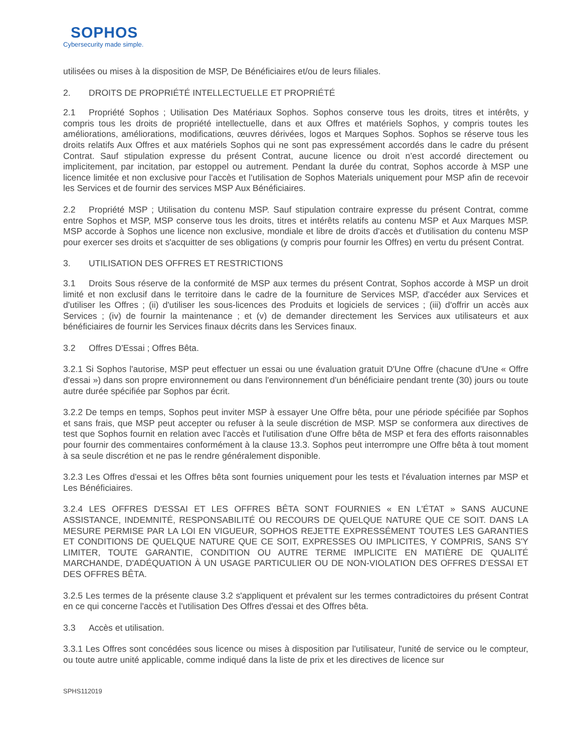SOPHOS
Cybersecurity made simple.
utilisées ou mises à la disposition de MSP, De Bénéficiaires et/ou de leurs filiales.
2. DROITS DE PROPRIÉTÉ INTELLECTUELLE ET PROPRIÉTÉ
2.1 Propriété Sophos ; Utilisation Des Matériaux Sophos. Sophos conserve tous les droits, titres et intérêts, y compris tous les droits de propriété intellectuelle, dans et aux Offres et matériels Sophos, y compris toutes les améliorations, améliorations, modifications, œuvres dérivées, logos et Marques Sophos. Sophos se réserve tous les droits relatifs Aux Offres et aux matériels Sophos qui ne sont pas expressément accordés dans le cadre du présent Contrat. Sauf stipulation expresse du présent Contrat, aucune licence ou droit n’est accordé directement ou implicitement, par incitation, par estoppel ou autrement. Pendant la durée du contrat, Sophos accorde à MSP une licence limitée et non exclusive pour l'accès et l'utilisation de Sophos Materials uniquement pour MSP afin de recevoir les Services et de fournir des services MSP Aux Bénéficiaires.
2.2 Propriété MSP ; Utilisation du contenu MSP. Sauf stipulation contraire expresse du présent Contrat, comme entre Sophos et MSP, MSP conserve tous les droits, titres et intérêts relatifs au contenu MSP et Aux Marques MSP. MSP accorde à Sophos une licence non exclusive, mondiale et libre de droits d'accès et d'utilisation du contenu MSP pour exercer ses droits et s'acquitter de ses obligations (y compris pour fournir les Offres) en vertu du présent Contrat.
3. UTILISATION DES OFFRES ET RESTRICTIONS
3.1 Droits Sous réserve de la conformité de MSP aux termes du présent Contrat, Sophos accorde à MSP un droit limité et non exclusif dans le territoire dans le cadre de la fourniture de Services MSP, d'accéder aux Services et d'utiliser les Offres ; (ii) d'utiliser les sous-licences des Produits et logiciels de services ; (iii) d'offrir un accès aux Services ; (iv) de fournir la maintenance ; et (v) de demander directement les Services aux utilisateurs et aux bénéficiaires de fournir les Services finaux décrits dans les Services finaux.
3.2 Offres D'Essai ; Offres Bêta.
3.2.1 Si Sophos l'autorise, MSP peut effectuer un essai ou une évaluation gratuit D'Une Offre (chacune d'Une « Offre d'essai ») dans son propre environnement ou dans l'environnement d'un bénéficiaire pendant trente (30) jours ou toute autre durée spécifiée par Sophos par écrit.
3.2.2 De temps en temps, Sophos peut inviter MSP à essayer Une Offre bêta, pour une période spécifiée par Sophos et sans frais, que MSP peut accepter ou refuser à la seule discrétion de MSP. MSP se conformera aux directives de test que Sophos fournit en relation avec l'accès et l'utilisation d'une Offre bêta de MSP et fera des efforts raisonnables pour fournir des commentaires conformément à la clause 13.3. Sophos peut interrompre une Offre bêta à tout moment à sa seule discrétion et ne pas le rendre généralement disponible.
3.2.3 Les Offres d'essai et les Offres bêta sont fournies uniquement pour les tests et l'évaluation internes par MSP et Les Bénéficiaires.
3.2.4 LES OFFRES D'ESSAI ET LES OFFRES BÊTA SONT FOURNIES « EN L'ÉTAT » SANS AUCUNE ASSISTANCE, INDEMNITÉ, RESPONSABILITÉ OU RECOURS DE QUELQUE NATURE QUE CE SOIT. DANS LA MESURE PERMISE PAR LA LOI EN VIGUEUR, SOPHOS REJETTE EXPRESSÉMENT TOUTES LES GARANTIES ET CONDITIONS DE QUELQUE NATURE QUE CE SOIT, EXPRESSES OU IMPLICITES, Y COMPRIS, SANS S'Y LIMITER, TOUTE GARANTIE, CONDITION OU AUTRE TERME IMPLICITE EN MATIÈRE DE QUALITÉ MARCHANDE, D'ADÉQUATION À UN USAGE PARTICULIER OU DE NON-VIOLATION DES OFFRES D’ESSAI ET DES OFFRES BÊTA.
3.2.5 Les termes de la présente clause 3.2 s'appliquent et prévalent sur les termes contradictoires du présent Contrat en ce qui concerne l'accès et l'utilisation Des Offres d'essai et des Offres bêta.
3.3 Accès et utilisation.
3.3.1 Les Offres sont concédées sous licence ou mises à disposition par l'utilisateur, l'unité de service ou le compteur, ou toute autre unité applicable, comme indiqué dans la liste de prix et les directives de licence sur
SPHS112019